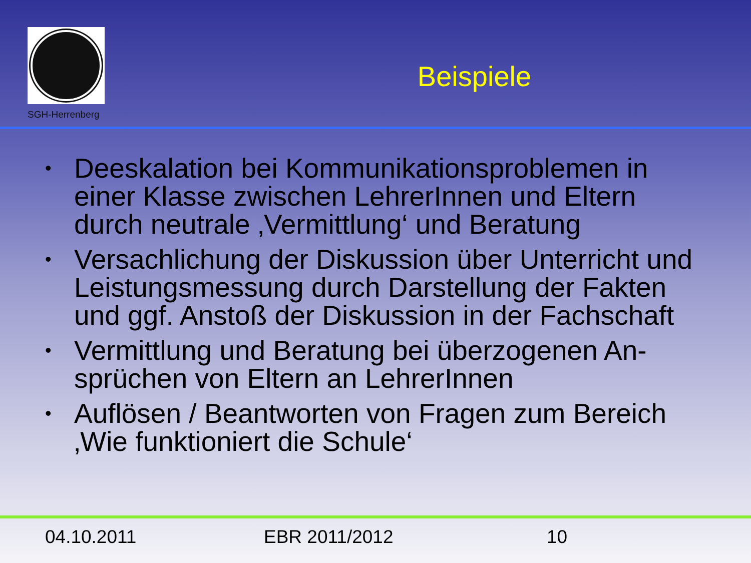SGH-Herrenberg
Beispiele
• Deeskalation bei Kommunikationsproblemen in einer Klasse zwischen LehrerInnen und Eltern durch neutrale ‚Vermittlung‘ und Beratung
• Versachlichung der Diskussion über Unterricht und Leistungsmessung durch Darstellung der Fakten und ggf. Anstoß der Diskussion in der Fachschaft
• Vermittlung und Beratung bei überzogenen An-sprüchen von Eltern an LehrerInnen
• Auflösen / Beantworten von Fragen zum Bereich ‚Wie funktioniert die Schule‘
04.10.2011 EBR 2011/2012 10